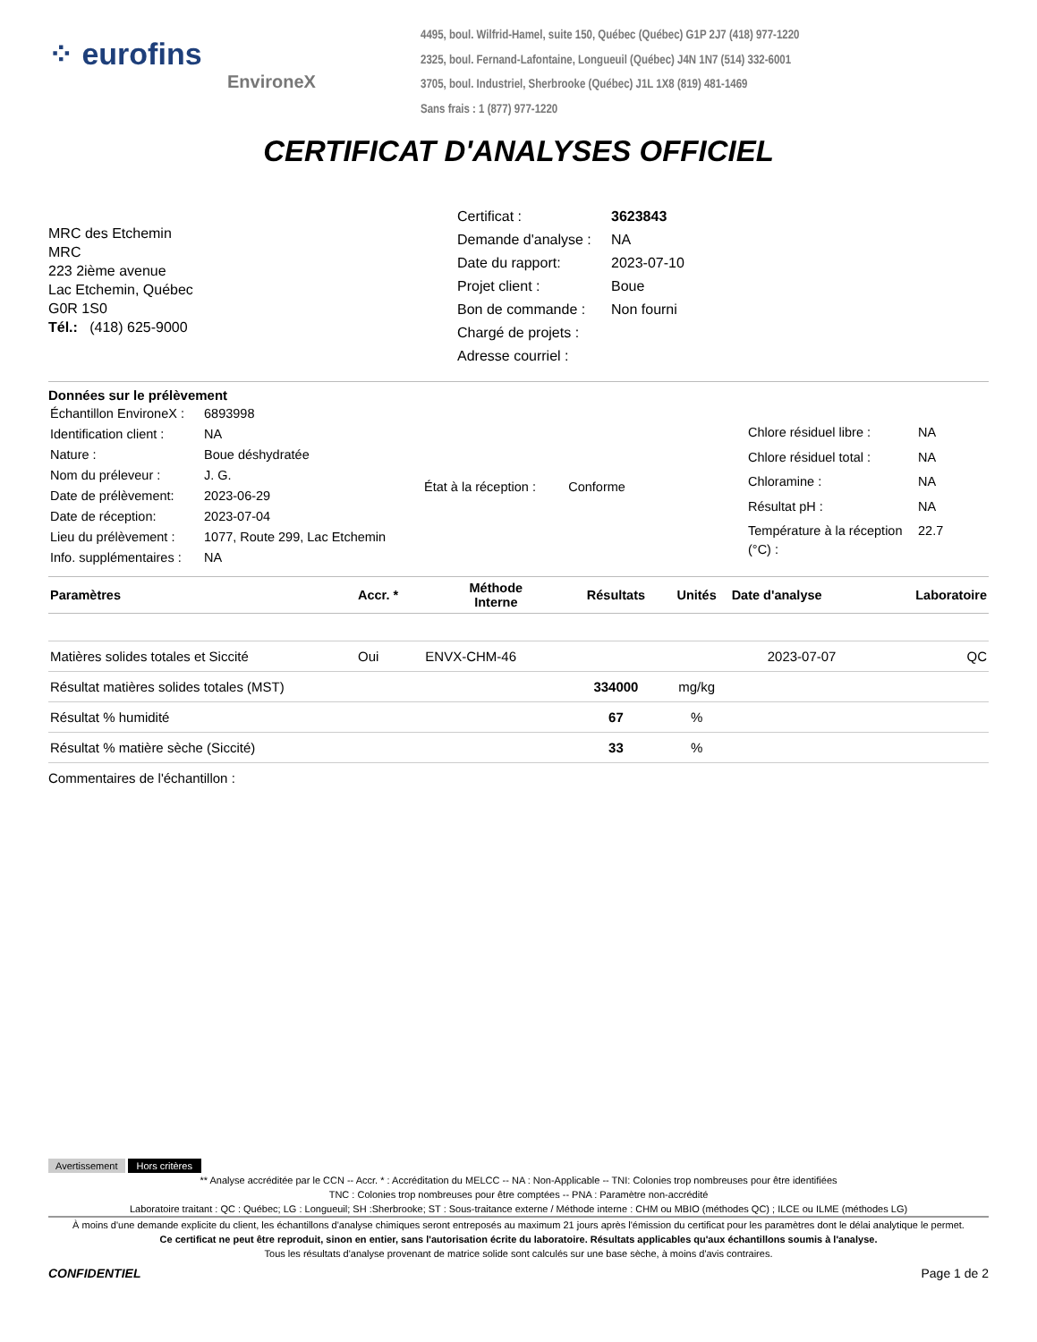⁘ eurofins
EnvironeX
4495, boul. Wilfrid-Hamel, suite 150, Québec (Québec) G1P 2J7 (418) 977-1220
2325, boul. Fernand-Lafontaine, Longueuil (Québec) J4N 1N7 (514) 332-6001
3705, boul. Industriel, Sherbrooke (Québec) J1L 1X8 (819) 481-1469
Sans frais : 1 (877) 977-1220
CERTIFICAT D'ANALYSES OFFICIEL
MRC des Etchemin
MRC
223 2ième avenue
Lac Etchemin, Québec
G0R 1S0
Tél.: (418) 625-9000
| Certificat : | 3623843 |
| Demande d'analyse : | NA |
| Date du rapport: | 2023-07-10 |
| Projet client : | Boue |
| Bon de commande : | Non fourni |
| Chargé de projets : | |
| Adresse courriel : | |
Données sur le prélèvement
| Échantillon EnvironeX : | 6893998 |
| Identification client : | NA |
| Nature : | Boue déshydratée |
| Nom du préleveur : | J. G. |
| Date de prélèvement: | 2023-06-29 |
| Date de réception: | 2023-07-04 |
| Lieu du prélèvement : | 1077, Route 299, Lac Etchemin |
| Info. supplémentaires : | NA |
État à la réception : Conforme
| Chlore résiduel libre : | NA |
| Chlore résiduel total : | NA |
| Chloramine : | NA |
| Résultat pH : | NA |
| Température à la réception (°C) : | 22.7 |
| Paramètres | Accr. * | Méthode Interne | Résultats | Unités | Date d'analyse | Laboratoire |
| --- | --- | --- | --- | --- | --- | --- |
| Matières solides totales et Siccité | Oui | ENVX-CHM-46 | | | 2023-07-07 | QC |
| Résultat matières solides totales (MST) | | | 334000 | mg/kg | | |
| Résultat % humidité | | | 67 | % | | |
| Résultat % matière sèche (Siccité) | | | 33 | % | | |
Commentaires de l'échantillon :
Avertissement Hors critères
** Analyse accréditée par le CCN -- Accr. * : Accréditation du MELCC -- NA : Non-Applicable -- TNI: Colonies trop nombreuses pour être identifiées
TNC : Colonies trop nombreuses pour être comptées -- PNA : Paramètre non-accrédité
Laboratoire traitant : QC : Québec; LG : Longueuil; SH :Sherbrooke; ST : Sous-traitance externe / Méthode interne : CHM ou MBIO (méthodes QC) ; ILCE ou ILME (méthodes LG)
À moins d'une demande explicite du client, les échantillons d'analyse chimiques seront entreposés au maximum 21 jours après l'émission du certificat pour les paramètres dont le délai analytique le permet.
Ce certificat ne peut être reproduit, sinon en entier, sans l'autorisation écrite du laboratoire. Résultats applicables qu'aux échantillons soumis à l'analyse.
Tous les résultats d'analyse provenant de matrice solide sont calculés sur une base sèche, à moins d'avis contraires.
CONFIDENTIEL Page 1 de 2